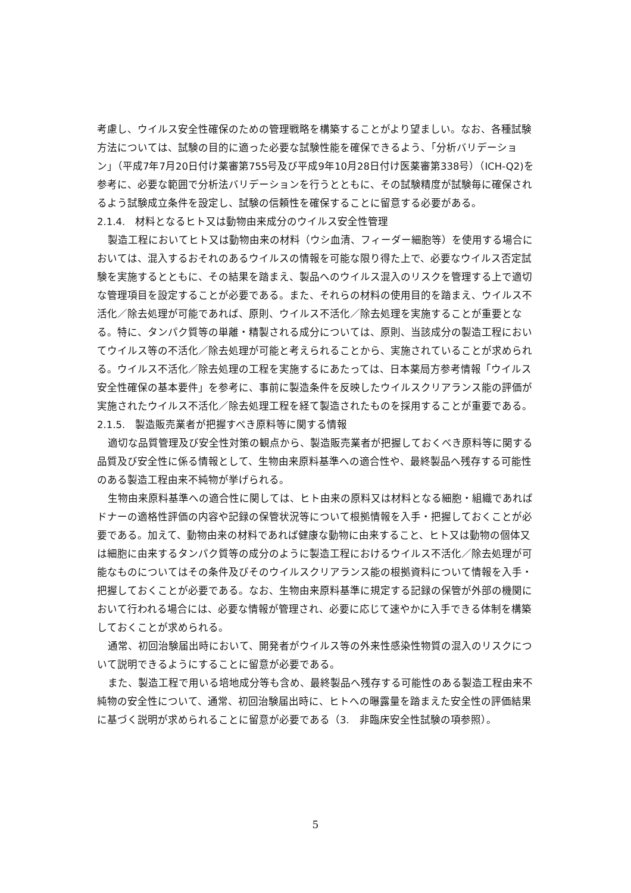考慮し、ウイルス安全性確保のための管理戦略を構築することがより望ましい。なお、各種試験方法については、試験の目的に適った必要な試験性能を確保できるよう、「分析バリデーション」（平成7年7月20日付け薬審第755号及び平成9年10月28日付け医薬審第338号）（ICH-Q2)を参考に、必要な範囲で分析法バリデーションを行うとともに、その試験精度が試験毎に確保されるよう試験成立条件を設定し、試験の信頼性を確保することに留意する必要がある。
2.1.4.　材料となるヒト又は動物由来成分のウイルス安全性管理
製造工程においてヒト又は動物由来の材料（ウシ血清、フィーダー細胞等）を使用する場合においては、混入するおそれのあるウイルスの情報を可能な限り得た上で、必要なウイルス否定試験を実施するとともに、その結果を踏まえ、製品へのウイルス混入のリスクを管理する上で適切な管理項目を設定することが必要である。また、それらの材料の使用目的を踏まえ、ウイルス不活化／除去処理が可能であれば、原則、ウイルス不活化／除去処理を実施することが重要となる。特に、タンパク質等の単離・精製される成分については、原則、当該成分の製造工程においてウイルス等の不活化／除去処理が可能と考えられることから、実施されていることが求められる。ウイルス不活化／除去処理の工程を実施するにあたっては、日本薬局方参考情報「ウイルス安全性確保の基本要件」を参考に、事前に製造条件を反映したウイルスクリアランス能の評価が実施されたウイルス不活化／除去処理工程を経て製造されたものを採用することが重要である。
2.1.5.　製造販売業者が把握すべき原料等に関する情報
適切な品質管理及び安全性対策の観点から、製造販売業者が把握しておくべき原料等に関する品質及び安全性に係る情報として、生物由来原料基準への適合性や、最終製品へ残存する可能性のある製造工程由来不純物が挙げられる。
生物由来原料基準への適合性に関しては、ヒト由来の原料又は材料となる細胞・組織であればドナーの適格性評価の内容や記録の保管状況等について根拠情報を入手・把握しておくことが必要である。加えて、動物由来の材料であれば健康な動物に由来すること、ヒト又は動物の個体又は細胞に由来するタンパク質等の成分のように製造工程におけるウイルス不活化／除去処理が可能なものについてはその条件及びそのウイルスクリアランス能の根拠資料について情報を入手・把握しておくことが必要である。なお、生物由来原料基準に規定する記録の保管が外部の機関において行われる場合には、必要な情報が管理され、必要に応じて速やかに入手できる体制を構築しておくことが求められる。
通常、初回治験届出時において、開発者がウイルス等の外来性感染性物質の混入のリスクについて説明できるようにすることに留意が必要である。
また、製造工程で用いる培地成分等も含め、最終製品へ残存する可能性のある製造工程由来不純物の安全性について、通常、初回治験届出時に、ヒトへの曝露量を踏まえた安全性の評価結果に基づく説明が求められることに留意が必要である（3.　非臨床安全性試験の項参照）。
5